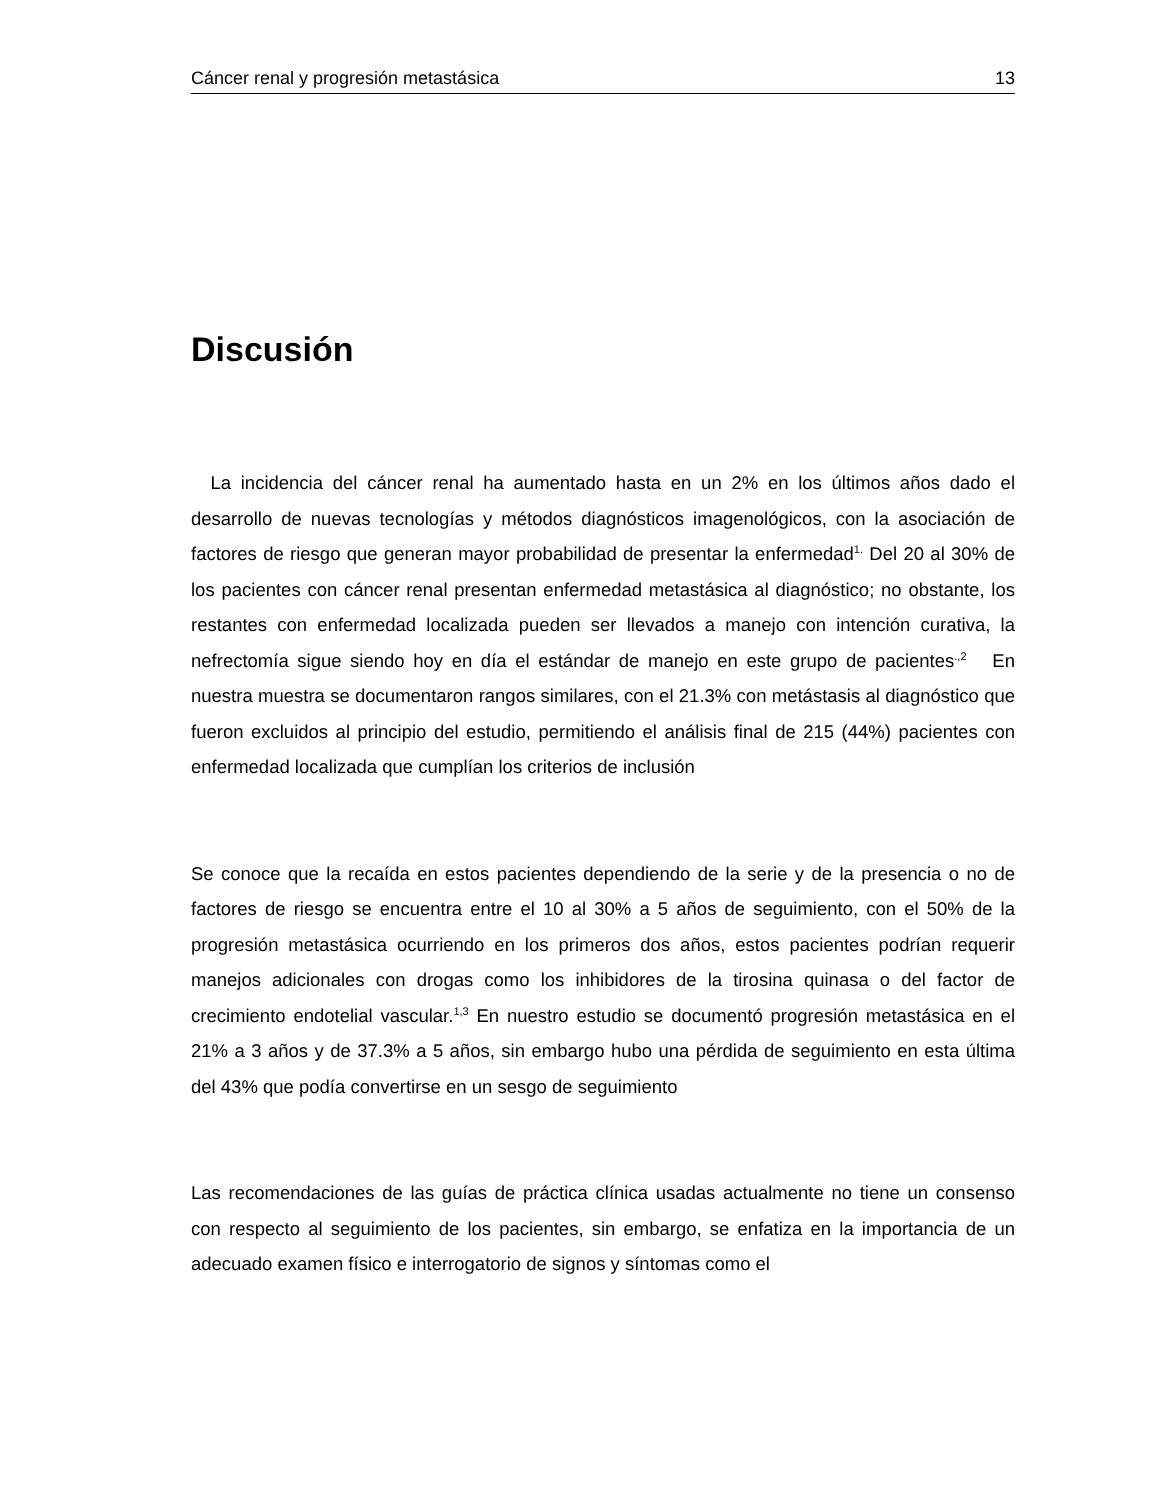Cáncer renal y progresión metastásica 13
Discusión
La incidencia del cáncer renal ha aumentado hasta en un 2% en los últimos años dado el desarrollo de nuevas tecnologías y métodos diagnósticos imagenológicos, con la asociación de factores de riesgo que generan mayor probabilidad de presentar la enfermedad<sup>1.</sup> Del 20 al 30% de los pacientes con cáncer renal presentan enfermedad metastásica al diagnóstico; no obstante, los restantes con enfermedad localizada pueden ser llevados a manejo con intención curativa, la nefrectomía sigue siendo hoy en día el estándar de manejo en este grupo de pacientes<sup>.,2</sup> En nuestra muestra se documentaron rangos similares, con el 21.3% con metástasis al diagnóstico que fueron excluidos al principio del estudio, permitiendo el análisis final de 215 (44%) pacientes con enfermedad localizada que cumplían los criterios de inclusión
Se conoce que la recaída en estos pacientes dependiendo de la serie y de la presencia o no de factores de riesgo se encuentra entre el 10 al 30% a 5 años de seguimiento, con el 50% de la progresión metastásica ocurriendo en los primeros dos años, estos pacientes podrían requerir manejos adicionales con drogas como los inhibidores de la tirosina quinasa o del factor de crecimiento endotelial vascular.<sup>1,3</sup> En nuestro estudio se documentó progresión metastásica en el 21% a 3 años y de 37.3% a 5 años, sin embargo hubo una pérdida de seguimiento en esta última del 43% que podía convertirse en un sesgo de seguimiento
Las recomendaciones de las guías de práctica clínica usadas actualmente no tiene un consenso con respecto al seguimiento de los pacientes, sin embargo, se enfatiza en la importancia de un adecuado examen físico e interrogatorio de signos y síntomas como el